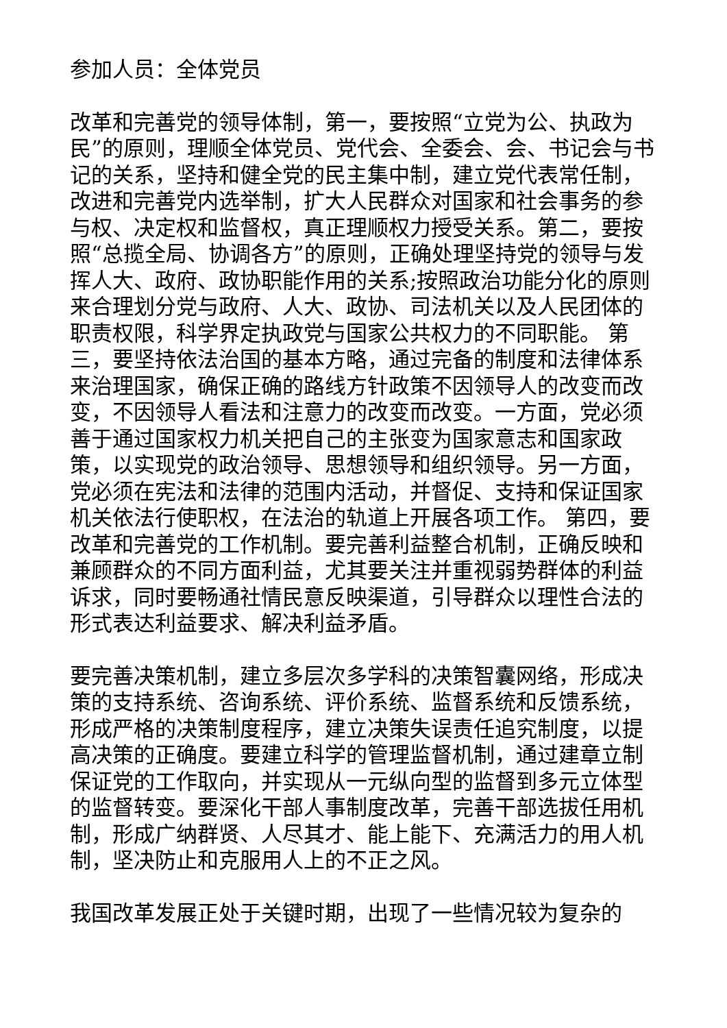参加人员：全体党员
改革和完善党的领导体制，第一，要按照“立党为公、执政为民”的原则，理顺全体党员、党代会、全委会、会、书记会与书记的关系，坚持和健全党的民主集中制，建立党代表常任制，改进和完善党内选举制，扩大人民群众对国家和社会事务的参与权、决定权和监督权，真正理顺权力授受关系。第二，要按照“总揽全局、协调各方”的原则，正确处理坚持党的领导与发挥人大、政府、政协职能作用的关系;按照政治功能分化的原则来合理划分党与政府、人大、政协、司法机关以及人民团体的职责权限，科学界定执政党与国家公共权力的不同职能。 第三，要坚持依法治国的基本方略，通过完备的制度和法律体系来治理国家，确保正确的路线方针政策不因领导人的改变而改变，不因领导人看法和注意力的改变而改变。一方面，党必须善于通过国家权力机关把自己的主张变为国家意志和国家政策，以实现党的政治领导、思想领导和组织领导。另一方面，党必须在宪法和法律的范围内活动，并督促、支持和保证国家机关依法行使职权，在法治的轨道上开展各项工作。 第四，要改革和完善党的工作机制。要完善利益整合机制，正确反映和兼顾群众的不同方面利益，尤其要关注并重视弱势群体的利益诉求，同时要畅通社情民意反映渠道，引导群众以理性合法的形式表达利益要求、解决利益矛盾。
要完善决策机制，建立多层次多学科的决策智囊网络，形成决策的支持系统、咨询系统、评价系统、监督系统和反馈系统，形成严格的决策制度程序，建立决策失误责任追究制度，以提高决策的正确度。要建立科学的管理监督机制，通过建章立制保证党的工作取向，并实现从一元纵向型的监督到多元立体型的监督转变。要深化干部人事制度改革，完善干部选拔任用机制，形成广纳群贤、人尽其才、能上能下、充满活力的用人机制，坚决防止和克服用人上的不正之风。
我国改革发展正处于关键时期，出现了一些情况较为复杂的